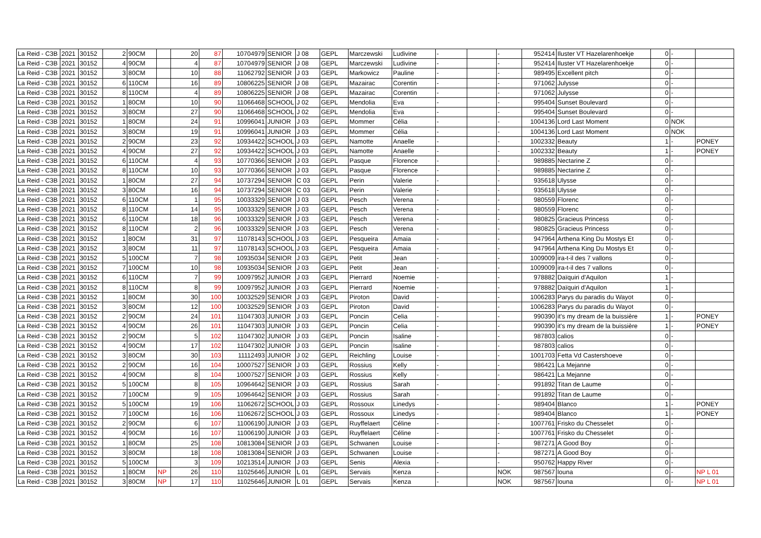| La Reid - C3B | 2021 | 30152 | 2 | 90CM | | 20 | 87 | 10704979 | SENIOR | J 08 | GEPL | Marczewski | Ludivine | - | | - | 952414 | Iluster VT Hazelarenhoekje | 0 | - | |
| La Reid - C3B | 2021 | 30152 | 4 | 90CM | | 4 | 87 | 10704979 | SENIOR | J 08 | GEPL | Marczewski | Ludivine | - | | - | 952414 | Iluster VT Hazelarenhoekje | 0 | - | |
| La Reid - C3B | 2021 | 30152 | 3 | 80CM | | 10 | 88 | 11062792 | SENIOR | J 03 | GEPL | Markowicz | Pauline | - | | - | 989495 | Excellent pitch | 0 | - | |
| La Reid - C3B | 2021 | 30152 | 6 | 110CM | | 16 | 89 | 10806225 | SENIOR | J 08 | GEPL | Mazairac | Corentin | - | | - | 971062 | Julysse | 0 | - | |
| La Reid - C3B | 2021 | 30152 | 8 | 110CM | | 4 | 89 | 10806225 | SENIOR | J 08 | GEPL | Mazairac | Corentin | - | | - | 971062 | Julysse | 0 | - | |
| La Reid - C3B | 2021 | 30152 | 1 | 80CM | | 10 | 90 | 11066468 | SCHOOL | J 02 | GEPL | Mendolia | Eva | - | | - | 995404 | Sunset Boulevard | 0 | - | |
| La Reid - C3B | 2021 | 30152 | 3 | 80CM | | 27 | 90 | 11066468 | SCHOOL | J 02 | GEPL | Mendolia | Eva | - | | - | 995404 | Sunset Boulevard | 0 | - | |
| La Reid - C3B | 2021 | 30152 | 1 | 80CM | | 24 | 91 | 10996041 | JUNIOR | J 03 | GEPL | Mommer | Célia | - | | - | 1004136 | Lord Last Moment | 0 | NOK | |
| La Reid - C3B | 2021 | 30152 | 3 | 80CM | | 19 | 91 | 10996041 | JUNIOR | J 03 | GEPL | Mommer | Célia | - | | - | 1004136 | Lord Last Moment | 0 | NOK | |
| La Reid - C3B | 2021 | 30152 | 2 | 90CM | | 23 | 92 | 10934422 | SCHOOL | J 03 | GEPL | Namotte | Anaelle | - | | - | 1002332 | Beauty | 1 | - | PONEY |
| La Reid - C3B | 2021 | 30152 | 4 | 90CM | | 27 | 92 | 10934422 | SCHOOL | J 03 | GEPL | Namotte | Anaelle | - | | - | 1002332 | Beauty | 1 | - | PONEY |
| La Reid - C3B | 2021 | 30152 | 6 | 110CM | | 4 | 93 | 10770366 | SENIOR | J 03 | GEPL | Pasque | Florence | - | | - | 989885 | Nectarine Z | 0 | - | |
| La Reid - C3B | 2021 | 30152 | 8 | 110CM | | 10 | 93 | 10770366 | SENIOR | J 03 | GEPL | Pasque | Florence | - | | - | 989885 | Nectarine Z | 0 | - | |
| La Reid - C3B | 2021 | 30152 | 1 | 80CM | | 27 | 94 | 10737294 | SENIOR | C 03 | GEPL | Perin | Valerie | - | | - | 935618 | Ulysse | 0 | - | |
| La Reid - C3B | 2021 | 30152 | 3 | 80CM | | 16 | 94 | 10737294 | SENIOR | C 03 | GEPL | Perin | Valerie | - | | - | 935618 | Ulysse | 0 | - | |
| La Reid - C3B | 2021 | 30152 | 6 | 110CM | | 1 | 95 | 10033329 | SENIOR | J 03 | GEPL | Pesch | Verena | - | | - | 980559 | Florenc | 0 | - | |
| La Reid - C3B | 2021 | 30152 | 8 | 110CM | | 14 | 95 | 10033329 | SENIOR | J 03 | GEPL | Pesch | Verena | - | | - | 980559 | Florenc | 0 | - | |
| La Reid - C3B | 2021 | 30152 | 6 | 110CM | | 18 | 96 | 10033329 | SENIOR | J 03 | GEPL | Pesch | Verena | - | | - | 980825 | Gracieus Princess | 0 | - | |
| La Reid - C3B | 2021 | 30152 | 8 | 110CM | | 2 | 96 | 10033329 | SENIOR | J 03 | GEPL | Pesch | Verena | - | | - | 980825 | Gracieus Princess | 0 | - | |
| La Reid - C3B | 2021 | 30152 | 1 | 80CM | | 31 | 97 | 11078143 | SCHOOL | J 03 | GEPL | Pesqueira | Amaia | - | | - | 947964 | Arthena King Du Mostys Et | 0 | - | |
| La Reid - C3B | 2021 | 30152 | 3 | 80CM | | 11 | 97 | 11078143 | SCHOOL | J 03 | GEPL | Pesqueira | Amaia | - | | - | 947964 | Arthena King Du Mostys Et | 0 | - | |
| La Reid - C3B | 2021 | 30152 | 5 | 100CM | | 7 | 98 | 10935034 | SENIOR | J 03 | GEPL | Petit | Jean | - | | - | 1009009 | ira-t-il des 7 vallons | 0 | - | |
| La Reid - C3B | 2021 | 30152 | 7 | 100CM | | 10 | 98 | 10935034 | SENIOR | J 03 | GEPL | Petit | Jean | - | | - | 1009009 | ira-t-il des 7 vallons | 0 | - | |
| La Reid - C3B | 2021 | 30152 | 6 | 110CM | | 7 | 99 | 10097952 | JUNIOR | J 03 | GEPL | Pierrard | Noemie | - | | - | 978882 | Daïquiri d'Aquilon | 1 | - | |
| La Reid - C3B | 2021 | 30152 | 8 | 110CM | | 8 | 99 | 10097952 | JUNIOR | J 03 | GEPL | Pierrard | Noemie | - | | - | 978882 | Daïquiri d'Aquilon | 1 | - | |
| La Reid - C3B | 2021 | 30152 | 1 | 80CM | | 30 | 100 | 10032529 | SENIOR | J 03 | GEPL | Piroton | David | - | | - | 1006283 | Parys du paradis du Wayot | 0 | - | |
| La Reid - C3B | 2021 | 30152 | 3 | 80CM | | 12 | 100 | 10032529 | SENIOR | J 03 | GEPL | Piroton | David | - | | - | 1006283 | Parys du paradis du Wayot | 0 | - | |
| La Reid - C3B | 2021 | 30152 | 2 | 90CM | | 24 | 101 | 11047303 | JUNIOR | J 03 | GEPL | Poncin | Celia | - | | - | 990390 | it's my dream de la buissière | 1 | - | PONEY |
| La Reid - C3B | 2021 | 30152 | 4 | 90CM | | 26 | 101 | 11047303 | JUNIOR | J 03 | GEPL | Poncin | Celia | - | | - | 990390 | it's my dream de la buissière | 1 | - | PONEY |
| La Reid - C3B | 2021 | 30152 | 2 | 90CM | | 5 | 102 | 11047302 | JUNIOR | J 03 | GEPL | Poncin | Isaline | - | | - | 987803 | calios | 0 | - | |
| La Reid - C3B | 2021 | 30152 | 4 | 90CM | | 17 | 102 | 11047302 | JUNIOR | J 03 | GEPL | Poncin | Isaline | - | | - | 987803 | calios | 0 | - | |
| La Reid - C3B | 2021 | 30152 | 3 | 80CM | | 30 | 103 | 11112493 | JUNIOR | J 02 | GEPL | Reichling | Louise | - | | - | 1001703 | Fetta Vd Castershoeve | 0 | - | |
| La Reid - C3B | 2021 | 30152 | 2 | 90CM | | 16 | 104 | 10007527 | SENIOR | J 03 | GEPL | Rossius | Kelly | - | | - | 986421 | La Mejanne | 0 | - | |
| La Reid - C3B | 2021 | 30152 | 4 | 90CM | | 8 | 104 | 10007527 | SENIOR | J 03 | GEPL | Rossius | Kelly | - | | - | 986421 | La Mejanne | 0 | - | |
| La Reid - C3B | 2021 | 30152 | 5 | 100CM | | 8 | 105 | 10964642 | SENIOR | J 03 | GEPL | Rossius | Sarah | - | | - | 991892 | Titan de Laume | 0 | - | |
| La Reid - C3B | 2021 | 30152 | 7 | 100CM | | 9 | 105 | 10964642 | SENIOR | J 03 | GEPL | Rossius | Sarah | - | | - | 991892 | Titan de Laume | 0 | - | |
| La Reid - C3B | 2021 | 30152 | 5 | 100CM | | 19 | 106 | 11062672 | SCHOOL | J 03 | GEPL | Rossoux | Linedys | - | | - | 989404 | Blanco | 1 | - | PONEY |
| La Reid - C3B | 2021 | 30152 | 7 | 100CM | | 16 | 106 | 11062672 | SCHOOL | J 03 | GEPL | Rossoux | Linedys | - | | - | 989404 | Blanco | 1 | - | PONEY |
| La Reid - C3B | 2021 | 30152 | 2 | 90CM | | 6 | 107 | 11006190 | JUNIOR | J 03 | GEPL | Ruyffelaert | Céline | - | | - | 1007761 | Frisko du Chesselet | 0 | - | |
| La Reid - C3B | 2021 | 30152 | 4 | 90CM | | 16 | 107 | 11006190 | JUNIOR | J 03 | GEPL | Ruyffelaert | Céline | - | | - | 1007761 | Frisko du Chesselet | 0 | - | |
| La Reid - C3B | 2021 | 30152 | 1 | 80CM | | 25 | 108 | 10813084 | SENIOR | J 03 | GEPL | Schwanen | Louise | - | | - | 987271 | A Good Boy | 0 | - | |
| La Reid - C3B | 2021 | 30152 | 3 | 80CM | | 18 | 108 | 10813084 | SENIOR | J 03 | GEPL | Schwanen | Louise | - | | - | 987271 | A Good Boy | 0 | - | |
| La Reid - C3B | 2021 | 30152 | 5 | 100CM | | 3 | 109 | 10213514 | JUNIOR | J 03 | GEPL | Senis | Alexia | - | | - | 950762 | Happy River | 0 | - | |
| La Reid - C3B | 2021 | 30152 | 1 | 80CM | NP | 26 | 110 | 11025646 | JUNIOR | L 01 | GEPL | Servais | Kenza | - | | NOK | 987567 | louna | 0 | - | NP L 01 |
| La Reid - C3B | 2021 | 30152 | 3 | 80CM | NP | 17 | 110 | 11025646 | JUNIOR | L 01 | GEPL | Servais | Kenza | - | | NOK | 987567 | louna | 0 | - | NP L 01 |